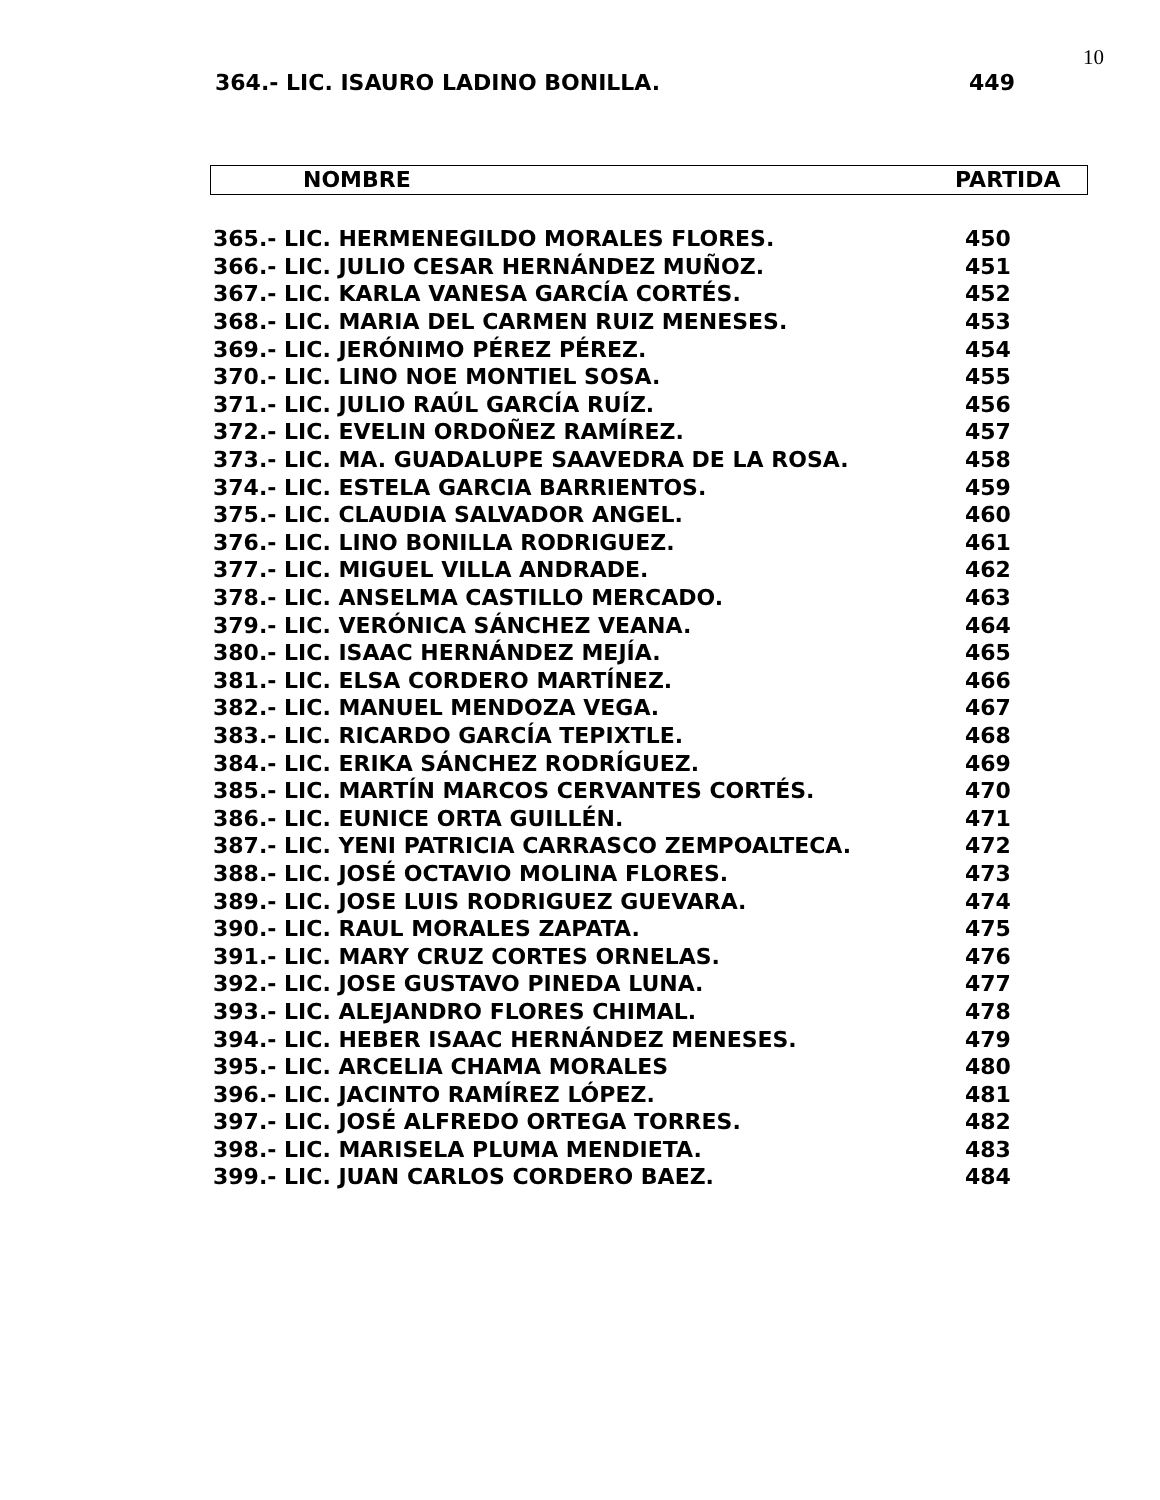10
364.- LIC. ISAURO LADINO BONILLA. 449
NOMBRE PARTIDA
| 365.- LIC. HERMENEGILDO MORALES FLORES. | 450 |
| 366.- LIC. JULIO CESAR HERNÁNDEZ MUÑOZ. | 451 |
| 367.- LIC. KARLA VANESA GARCÍA CORTÉS. | 452 |
| 368.- LIC. MARIA DEL CARMEN RUIZ MENESES. | 453 |
| 369.- LIC. JERÓNIMO PÉREZ PÉREZ. | 454 |
| 370.- LIC. LINO NOE MONTIEL SOSA. | 455 |
| 371.- LIC. JULIO RAÚL GARCÍA RUÍZ. | 456 |
| 372.- LIC. EVELIN ORDOÑEZ RAMÍREZ. | 457 |
| 373.- LIC. MA. GUADALUPE SAAVEDRA DE LA ROSA. | 458 |
| 374.- LIC. ESTELA GARCIA BARRIENTOS. | 459 |
| 375.- LIC. CLAUDIA SALVADOR ANGEL. | 460 |
| 376.- LIC. LINO BONILLA RODRIGUEZ. | 461 |
| 377.- LIC. MIGUEL VILLA ANDRADE. | 462 |
| 378.- LIC. ANSELMA CASTILLO MERCADO. | 463 |
| 379.- LIC. VERÓNICA SÁNCHEZ VEANA. | 464 |
| 380.- LIC. ISAAC HERNÁNDEZ MEJÍA. | 465 |
| 381.- LIC. ELSA CORDERO MARTÍNEZ. | 466 |
| 382.- LIC. MANUEL MENDOZA VEGA. | 467 |
| 383.- LIC. RICARDO GARCÍA TEPIXTLE. | 468 |
| 384.- LIC. ERIKA SÁNCHEZ RODRÍGUEZ. | 469 |
| 385.- LIC. MARTÍN MARCOS CERVANTES CORTÉS. | 470 |
| 386.- LIC. EUNICE ORTA GUILLÉN. | 471 |
| 387.- LIC. YENI PATRICIA CARRASCO ZEMPOALTECA. | 472 |
| 388.- LIC. JOSÉ OCTAVIO MOLINA FLORES. | 473 |
| 389.- LIC. JOSE LUIS RODRIGUEZ GUEVARA. | 474 |
| 390.- LIC. RAUL MORALES ZAPATA. | 475 |
| 391.- LIC. MARY CRUZ CORTES ORNELAS. | 476 |
| 392.- LIC. JOSE GUSTAVO PINEDA LUNA. | 477 |
| 393.- LIC. ALEJANDRO FLORES CHIMAL. | 478 |
| 394.- LIC. HEBER ISAAC HERNÁNDEZ MENESES. | 479 |
| 395.- LIC. ARCELIA CHAMA MORALES | 480 |
| 396.- LIC. JACINTO RAMÍREZ LÓPEZ. | 481 |
| 397.- LIC. JOSÉ ALFREDO ORTEGA TORRES. | 482 |
| 398.- LIC. MARISELA PLUMA MENDIETA. | 483 |
| 399.- LIC. JUAN CARLOS CORDERO BAEZ. | 484 |